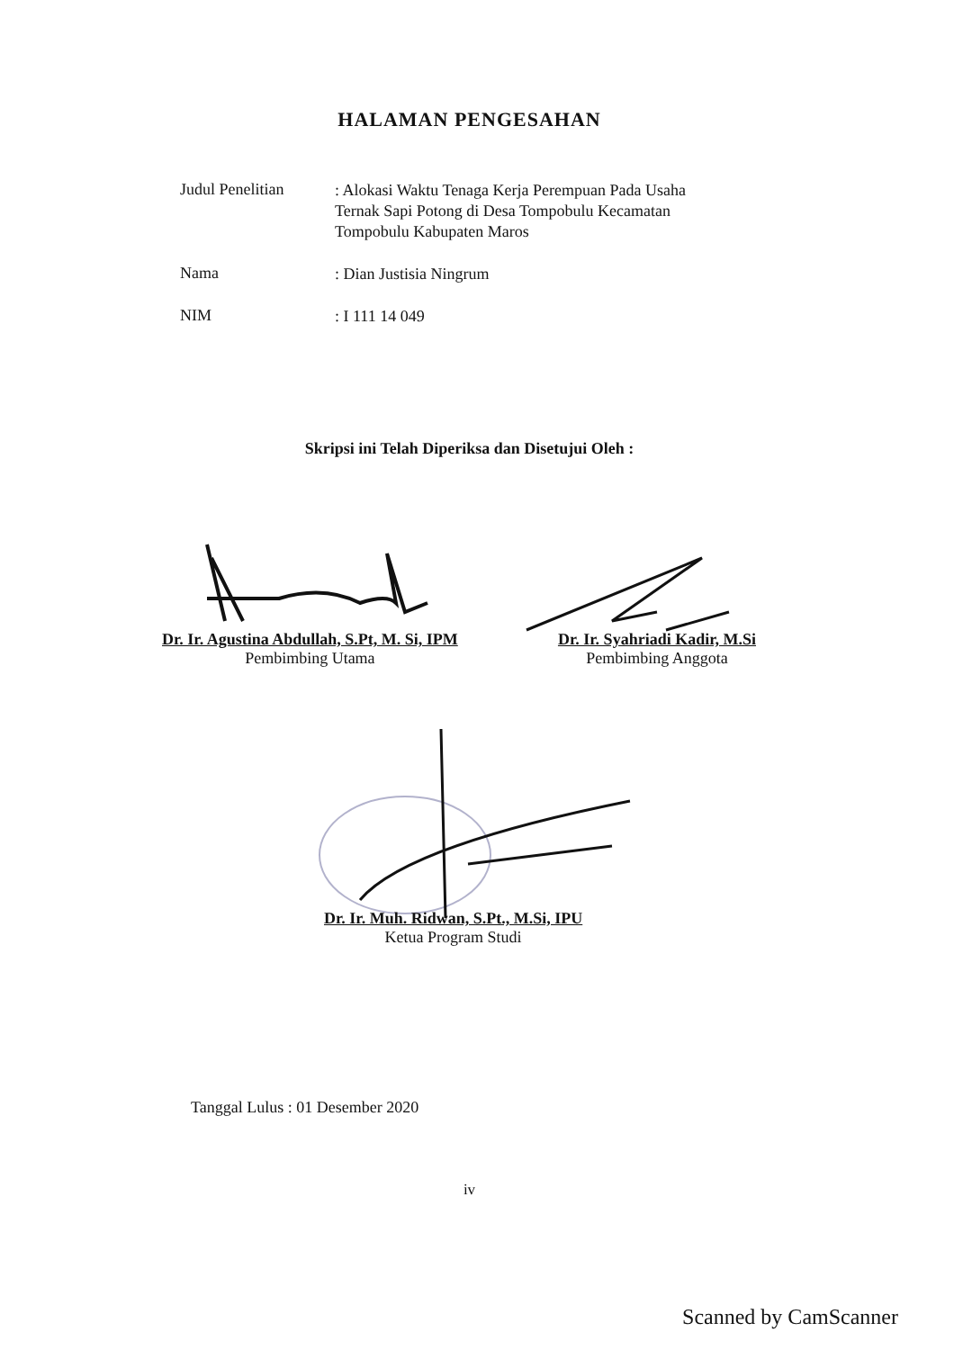HALAMAN PENGESAHAN
Judul Penelitian
: Alokasi Waktu Tenaga Kerja Perempuan Pada Usaha Ternak Sapi Potong di Desa Tompobulu Kecamatan Tompobulu Kabupaten Maros
Nama
: Dian Justisia Ningrum
NIM
: I 111 14 049
Skripsi ini Telah Diperiksa dan Disetujui Oleh :
Dr. Ir. Agustina Abdullah, S.Pt, M. Si, IPM
Pembimbing Utama
Dr. Ir. Syahriadi Kadir, M.Si
Pembimbing Anggota
Dr. Ir. Muh. Ridwan, S.Pt., M.Si, IPU
Ketua Program Studi
Tanggal Lulus : 01 Desember 2020
iv
Scanned by CamScanner